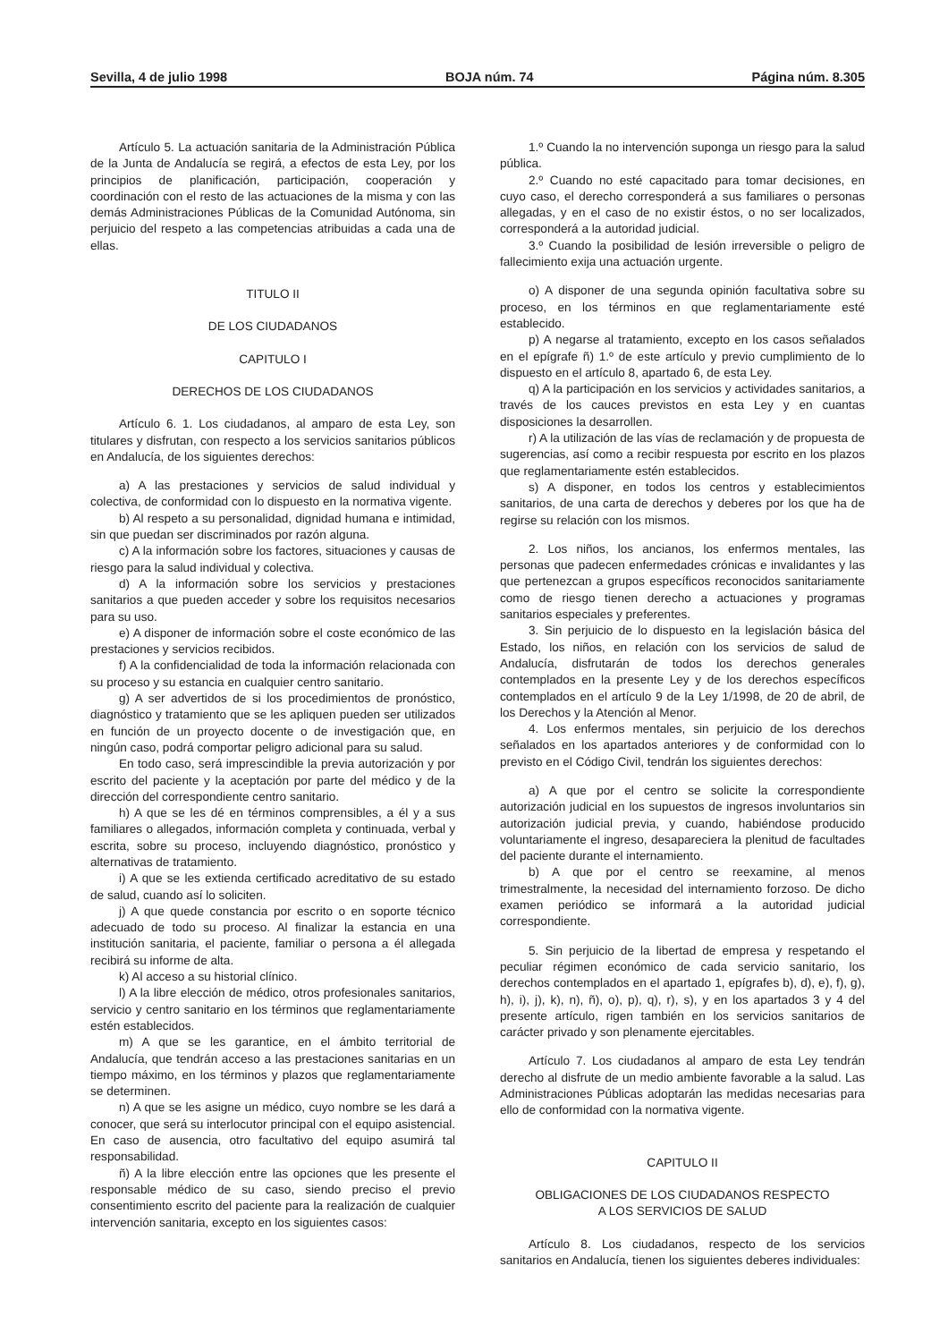Sevilla, 4 de julio 1998 BOJA núm. 74 Página núm. 8.305
Artículo 5. La actuación sanitaria de la Administración Pública de la Junta de Andalucía se regirá, a efectos de esta Ley, por los principios de planificación, participación, cooperación y coordinación con el resto de las actuaciones de la misma y con las demás Administraciones Públicas de la Comunidad Autónoma, sin perjuicio del respeto a las competencias atribuidas a cada una de ellas.
TITULO II
DE LOS CIUDADANOS
CAPITULO I
DERECHOS DE LOS CIUDADANOS
Artículo 6. 1. Los ciudadanos, al amparo de esta Ley, son titulares y disfrutan, con respecto a los servicios sanitarios públicos en Andalucía, de los siguientes derechos:
a) A las prestaciones y servicios de salud individual y colectiva, de conformidad con lo dispuesto en la normativa vigente.
b) Al respeto a su personalidad, dignidad humana e intimidad, sin que puedan ser discriminados por razón alguna.
c) A la información sobre los factores, situaciones y causas de riesgo para la salud individual y colectiva.
d) A la información sobre los servicios y prestaciones sanitarios a que pueden acceder y sobre los requisitos necesarios para su uso.
e) A disponer de información sobre el coste económico de las prestaciones y servicios recibidos.
f) A la confidencialidad de toda la información relacionada con su proceso y su estancia en cualquier centro sanitario.
g) A ser advertidos de si los procedimientos de pronóstico, diagnóstico y tratamiento que se les apliquen pueden ser utilizados en función de un proyecto docente o de investigación que, en ningún caso, podrá comportar peligro adicional para su salud.
En todo caso, será imprescindible la previa autorización y por escrito del paciente y la aceptación por parte del médico y de la dirección del correspondiente centro sanitario.
h) A que se les dé en términos comprensibles, a él y a sus familiares o allegados, información completa y continuada, verbal y escrita, sobre su proceso, incluyendo diagnóstico, pronóstico y alternativas de tratamiento.
i) A que se les extienda certificado acreditativo de su estado de salud, cuando así lo soliciten.
j) A que quede constancia por escrito o en soporte técnico adecuado de todo su proceso. Al finalizar la estancia en una institución sanitaria, el paciente, familiar o persona a él allegada recibirá su informe de alta.
k) Al acceso a su historial clínico.
l) A la libre elección de médico, otros profesionales sanitarios, servicio y centro sanitario en los términos que reglamentariamente estén establecidos.
m) A que se les garantice, en el ámbito territorial de Andalucía, que tendrán acceso a las prestaciones sanitarias en un tiempo máximo, en los términos y plazos que reglamentariamente se determinen.
n) A que se les asigne un médico, cuyo nombre se les dará a conocer, que será su interlocutor principal con el equipo asistencial. En caso de ausencia, otro facultativo del equipo asumirá tal responsabilidad.
ñ) A la libre elección entre las opciones que les presente el responsable médico de su caso, siendo preciso el previo consentimiento escrito del paciente para la realización de cualquier intervención sanitaria, excepto en los siguientes casos:
1.º Cuando la no intervención suponga un riesgo para la salud pública.
2.º Cuando no esté capacitado para tomar decisiones, en cuyo caso, el derecho corresponderá a sus familiares o personas allegadas, y en el caso de no existir éstos, o no ser localizados, corresponderá a la autoridad judicial.
3.º Cuando la posibilidad de lesión irreversible o peligro de fallecimiento exija una actuación urgente.
o) A disponer de una segunda opinión facultativa sobre su proceso, en los términos en que reglamentariamente esté establecido.
p) A negarse al tratamiento, excepto en los casos señalados en el epígrafe ñ) 1.º de este artículo y previo cumplimiento de lo dispuesto en el artículo 8, apartado 6, de esta Ley.
q) A la participación en los servicios y actividades sanitarios, a través de los cauces previstos en esta Ley y en cuantas disposiciones la desarrollen.
r) A la utilización de las vías de reclamación y de propuesta de sugerencias, así como a recibir respuesta por escrito en los plazos que reglamentariamente estén establecidos.
s) A disponer, en todos los centros y establecimientos sanitarios, de una carta de derechos y deberes por los que ha de regirse su relación con los mismos.
2. Los niños, los ancianos, los enfermos mentales, las personas que padecen enfermedades crónicas e invalidantes y las que pertenezcan a grupos específicos reconocidos sanitariamente como de riesgo tienen derecho a actuaciones y programas sanitarios especiales y preferentes.
3. Sin perjuicio de lo dispuesto en la legislación básica del Estado, los niños, en relación con los servicios de salud de Andalucía, disfrutarán de todos los derechos generales contemplados en la presente Ley y de los derechos específicos contemplados en el artículo 9 de la Ley 1/1998, de 20 de abril, de los Derechos y la Atención al Menor.
4. Los enfermos mentales, sin perjuicio de los derechos señalados en los apartados anteriores y de conformidad con lo previsto en el Código Civil, tendrán los siguientes derechos:
a) A que por el centro se solicite la correspondiente autorización judicial en los supuestos de ingresos involuntarios sin autorización judicial previa, y cuando, habiéndose producido voluntariamente el ingreso, desapareciera la plenitud de facultades del paciente durante el internamiento.
b) A que por el centro se reexamine, al menos trimestralmente, la necesidad del internamiento forzoso. De dicho examen periódico se informará a la autoridad judicial correspondiente.
5. Sin perjuicio de la libertad de empresa y respetando el peculiar régimen económico de cada servicio sanitario, los derechos contemplados en el apartado 1, epígrafes b), d), e), f), g), h), i), j), k), n), ñ), o), p), q), r), s), y en los apartados 3 y 4 del presente artículo, rigen también en los servicios sanitarios de carácter privado y son plenamente ejercitables.
Artículo 7. Los ciudadanos al amparo de esta Ley tendrán derecho al disfrute de un medio ambiente favorable a la salud. Las Administraciones Públicas adoptarán las medidas necesarias para ello de conformidad con la normativa vigente.
CAPITULO II
OBLIGACIONES DE LOS CIUDADANOS RESPECTO
A LOS SERVICIOS DE SALUD
Artículo 8. Los ciudadanos, respecto de los servicios sanitarios en Andalucía, tienen los siguientes deberes individuales: